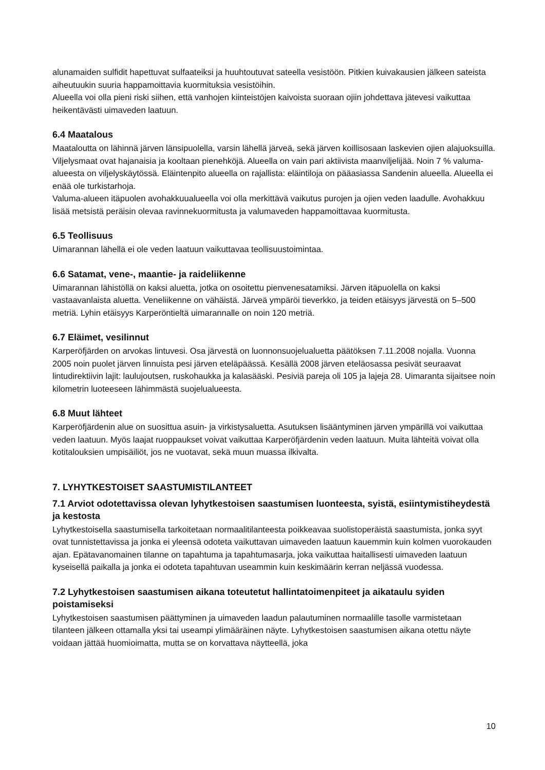alunamaiden sulfidit hapettuvat sulfaateiksi ja huuhtoutuvat sateella vesistöön. Pitkien kuivakausien jälkeen sateista aiheutuukin suuria happamoittavia kuormituksia vesistöihin.
Alueella voi olla pieni riski siihen, että vanhojen kiinteistöjen kaivoista suoraan ojiin johdettava jätevesi vaikuttaa heikentävästi uimaveden laatuun.
6.4 Maatalous
Maataloutta on lähinnä järven länsipuolella, varsin lähellä järveä, sekä järven koillisosaan laskevien ojien alajuoksuilla. Viljelysmaat ovat hajanaisia ja kooltaan pienehköjä. Alueella on vain pari aktiivista maanviljelijää. Noin 7 % valuma-alueesta on viljelyskäytössä. Eläintenpito alueella on rajallista: eläintiloja on pääasiassa Sandenin alueella. Alueella ei enää ole turkistarhoja.
Valuma-alueen itäpuolen avohakkuualueella voi olla merkittävä vaikutus purojen ja ojien veden laadulle. Avohakkuu lisää metsistä peräisin olevaa ravinnekuormitusta ja valumaveden happamoittavaa kuormitusta.
6.5 Teollisuus
Uimarannan lähellä ei ole veden laatuun vaikuttavaa teollisuustoimintaa.
6.6 Satamat, vene-, maantie- ja raideliikenne
Uimarannan lähistöllä on kaksi aluetta, jotka on osoitettu pienvenesatamiksi. Järven itäpuolella on kaksi vastaavanlaista aluetta. Veneliikenne on vähäistä. Järveä ympäröi tieverkko, ja teiden etäisyys järvestä on 5–500 metriä. Lyhin etäisyys Karperöntieltä uimarannalle on noin 120 metriä.
6.7 Eläimet, vesilinnut
Karperöfjärden on arvokas lintuvesi. Osa järvestä on luonnonsuojelualuetta päätöksen 7.11.2008 nojalla. Vuonna 2005 noin puolet järven linnuista pesi järven eteläpäässä. Kesällä 2008 järven eteläosassa pesivät seuraavat lintudirektiivin lajit: laulujoutsen, ruskohaukka ja kalasääski. Pesiviä pareja oli 105 ja lajeja 28. Uimaranta sijaitsee noin kilometrin luoteeseen lähimmästä suojelualueesta.
6.8 Muut lähteet
Karperöfjärdenin alue on suosittua asuin- ja virkistysaluetta. Asutuksen lisääntyminen järven ympärillä voi vaikuttaa veden laatuun. Myös laajat ruoppaukset voivat vaikuttaa Karperöfjärdenin veden laatuun. Muita lähteitä voivat olla kotitalouksien umpisäiliöt, jos ne vuotavat, sekä muun muassa ilkivalta.
7. LYHYTKESTOISET SAASTUMISTILANTEET
7.1 Arviot odotettavissa olevan lyhytkestoisen saastumisen luonteesta, syistä, esiintymistiheydestä ja kestosta
Lyhytkestoisella saastumisella tarkoitetaan normaalitilanteesta poikkeavaa suolistoperäistä saastumista, jonka syyt ovat tunnistettavissa ja jonka ei yleensä odoteta vaikuttavan uimaveden laatuun kauemmin kuin kolmen vuorokauden ajan. Epätavanomainen tilanne on tapahtuma ja tapahtumasarja, joka vaikuttaa haitallisesti uimaveden laatuun kyseisellä paikalla ja jonka ei odoteta tapahtuvan useammin kuin keskimäärin kerran neljässä vuodessa.
7.2 Lyhytkestoisen saastumisen aikana toteutetut hallintatoimenpiteet ja aikataulu syiden poistamiseksi
Lyhytkestoisen saastumisen päättyminen ja uimaveden laadun palautuminen normaalille tasolle varmistetaan tilanteen jälkeen ottamalla yksi tai useampi ylimääräinen näyte. Lyhytkestoisen saastumisen aikana otettu näyte voidaan jättää huomioimatta, mutta se on korvattava näytteellä, joka
10